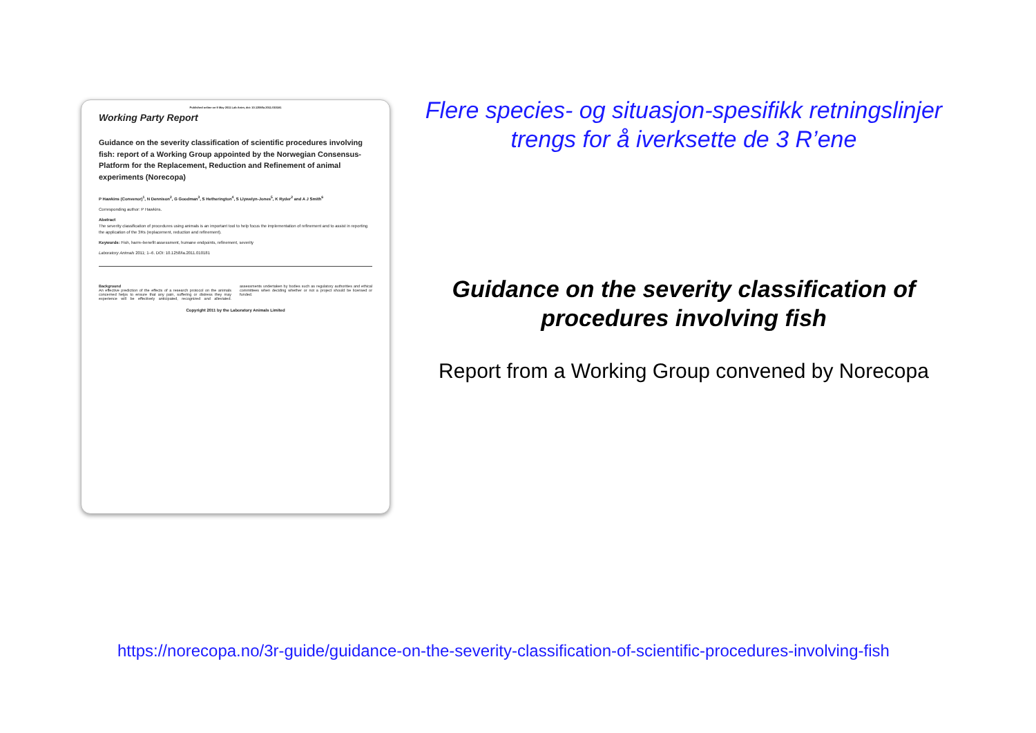Published online on 9 May 2011 Lab Anim, doi: 10.1258/la.2011.010181
Working Party Report
Guidance on the severity classification of scientific procedures involving fish: report of a Working Group appointed by the Norwegian Consensus-Platform for the Replacement, Reduction and Refinement of animal experiments (Norecopa)
P Hawkins (Convenor)<sup>1</sup>, N Dennison<sup>2</sup>, G Goodman<sup>3</sup>, S Hetherington<sup>4</sup>, S Llywelyn-Jones<sup>5</sup>, K Ryder<sup>2</sup> and A J Smith<sup>6</sup>
Corresponding author: P Hawkins.
Abstract
The severity classification of procedures using animals is an important tool to help focus the implementation of refinement and to assist in reporting the application of the 3Rs (replacement, reduction and refinement).
Keywords: Fish, harm–benefit assessment, humane endpoints, refinement, severity
Laboratory Animals 2011; 1–6. DOI: 10.1258/la.2011.010181
Background
An effective prediction of the effects of a research protocol on the animals concerned helps to ensure that any pain, suffering or distress they may experience will be effectively anticipated, recognized and alleviated. assessments undertaken by bodies such as regulatory authorities and ethical committees when deciding whether or not a project should be licensed or funded.
Copyright 2011 by the Laboratory Animals Limited
Flere species- og situasjon-spesifikk retningslinjer trengs for å iverksette de 3 R’ene
Guidance on the severity classification of procedures involving fish
Report from a Working Group convened by Norecopa
https://norecopa.no/3r-guide/guidance-on-the-severity-classification-of-scientific-procedures-involving-fish